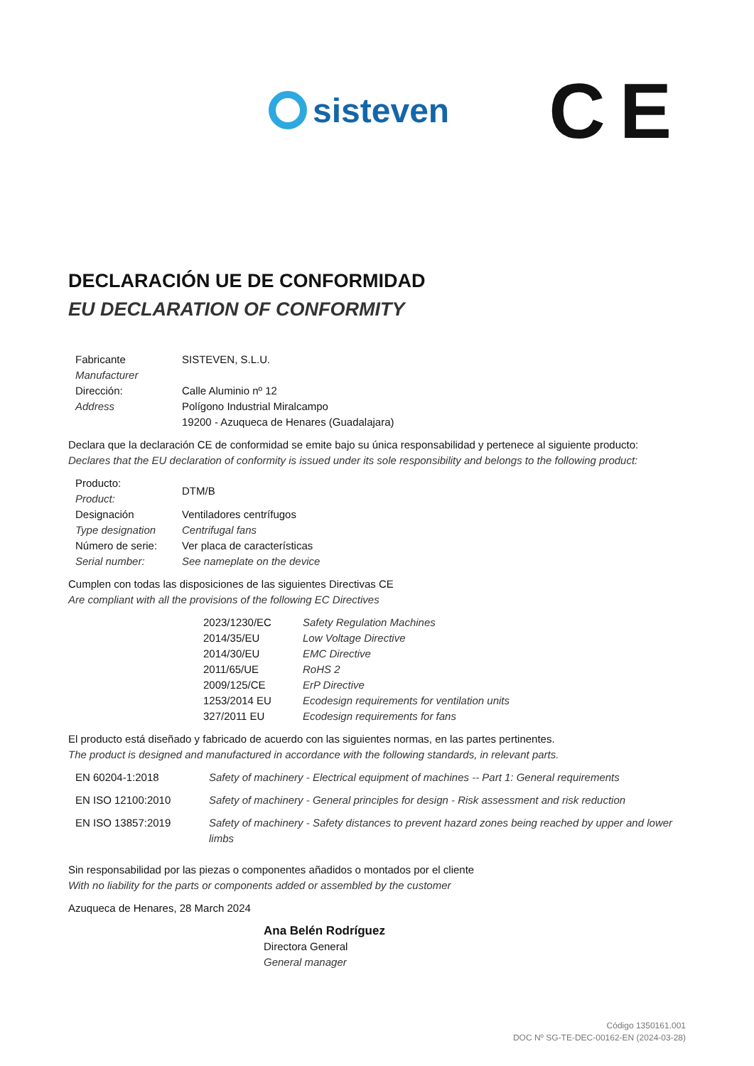sisteven
CE
DECLARACIÓN UE DE CONFORMIDAD
EU DECLARATION OF CONFORMITY
| Fabricante Manufacturer | SISTEVEN, S.L.U. |
| Dirección: Address | Calle Aluminio nº 12 Polígono Industrial Miralcampo 19200 - Azuqueca de Henares (Guadalajara) |
Declara que la declaración CE de conformidad se emite bajo su única responsabilidad y pertenece al siguiente producto:
Declares that the EU declaration of conformity is issued under its sole responsibility and belongs to the following product:
| Producto: Product: | DTM/B |
| Designación Type designation | Ventiladores centrífugos Centrifugal fans |
| Número de serie: Serial number: | Ver placa de características See nameplate on the device |
Cumplen con todas las disposiciones de las siguientes Directivas CE
Are compliant with all the provisions of the following EC Directives
| 2023/1230/EC | Safety Regulation Machines |
| 2014/35/EU | Low Voltage Directive |
| 2014/30/EU | EMC Directive |
| 2011/65/UE | RoHS 2 |
| 2009/125/CE | ErP Directive |
| 1253/2014 EU | Ecodesign requirements for ventilation units |
| 327/2011 EU | Ecodesign requirements for fans |
El producto está diseñado y fabricado de acuerdo con las siguientes normas, en las partes pertinentes.
The product is designed and manufactured in accordance with the following standards, in relevant parts.
| EN 60204-1:2018 | Safety of machinery - Electrical equipment of machines -- Part 1: General requirements |
| EN ISO 12100:2010 | Safety of machinery - General principles for design - Risk assessment and risk reduction |
| EN ISO 13857:2019 | Safety of machinery - Safety distances to prevent hazard zones being reached by upper and lower limbs |
Sin responsabilidad por las piezas o componentes añadidos o montados por el cliente
With no liability for the parts or components added or assembled by the customer
Azuqueca de Henares, 28 March 2024
Ana Belén Rodríguez
Directora General
General manager
Código 1350161.001
DOC Nº SG-TE-DEC-00162-EN (2024-03-28)